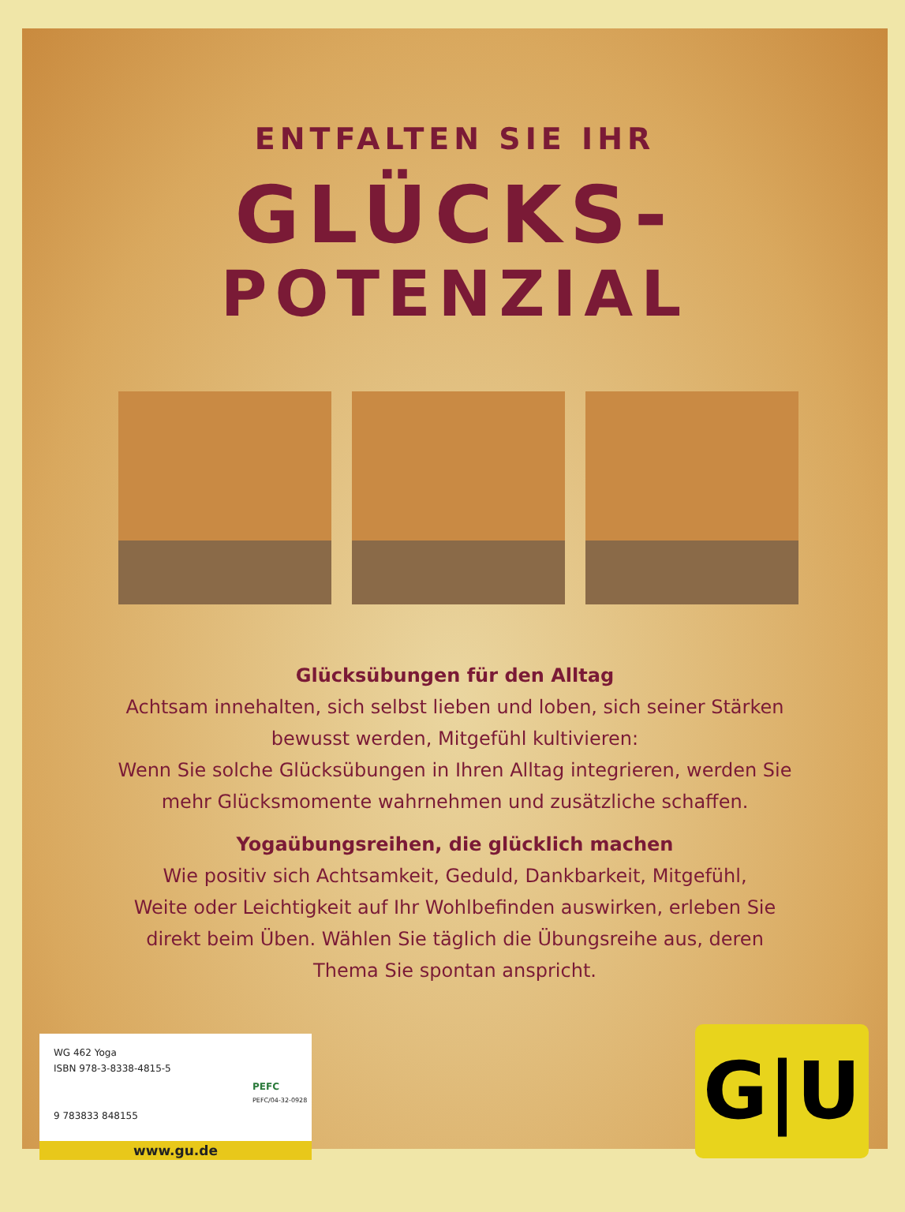ENTFALTEN SIE IHR
GLÜCKS-
POTENZIAL
Glücksübungen für den Alltag
Achtsam innehalten, sich selbst lieben und loben, sich seiner Stärken
bewusst werden, Mitgefühl kultivieren:
Wenn Sie solche Glücksübungen in Ihren Alltag integrieren, werden Sie
mehr Glücksmomente wahrnehmen und zusätzliche schaffen.
Yogaübungsreihen, die glücklich machen
Wie positiv sich Achtsamkeit, Geduld, Dankbarkeit, Mitgefühl,
Weite oder Leichtigkeit auf Ihr Wohlbefinden auswirken, erleben Sie
direkt beim Üben. Wählen Sie täglich die Übungsreihe aus, deren
Thema Sie spontan anspricht.
WG 462 Yoga
ISBN 978-3-8338-4815-5
9 783833 848155
PEFC
PEFC/04-32-0928
www.gu.de
G|U